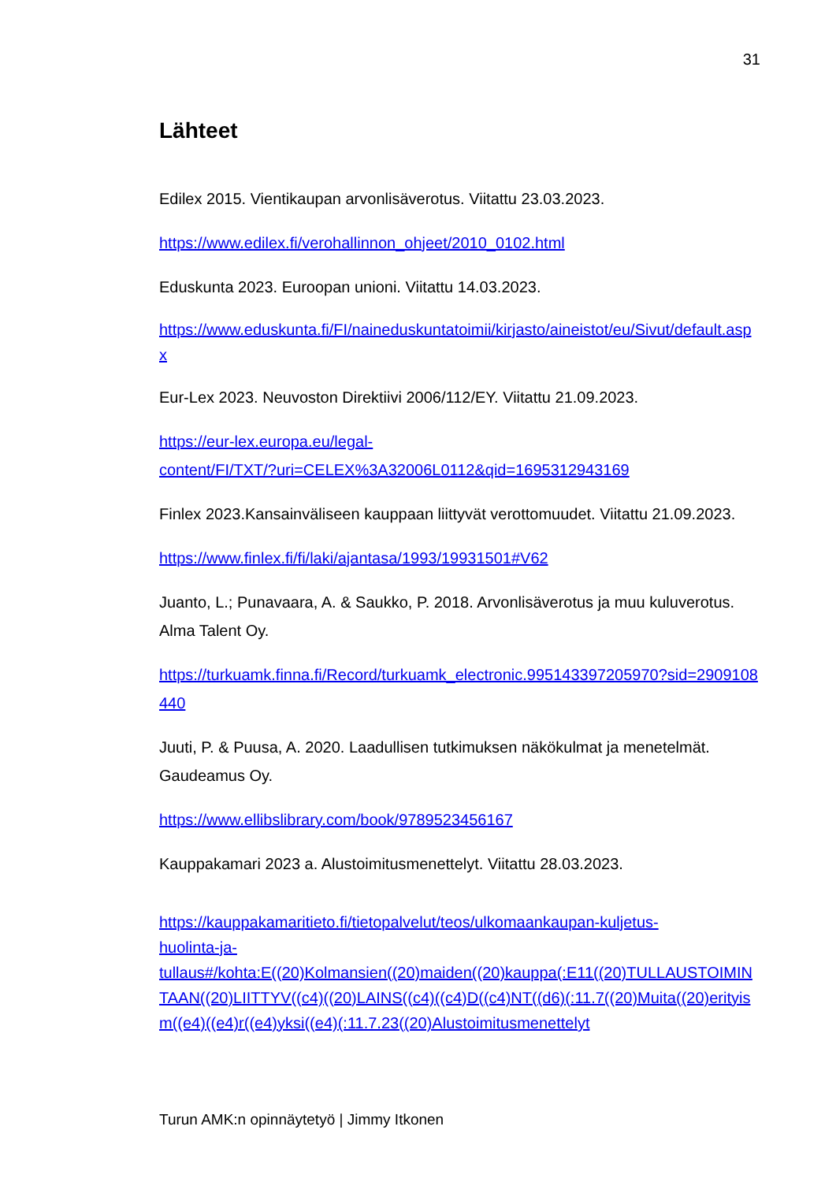31
Lähteet
Edilex 2015. Vientikaupan arvonlisäverotus. Viitattu 23.03.2023.
https://www.edilex.fi/verohallinnon_ohjeet/2010_0102.html
Eduskunta 2023. Euroopan unioni. Viitattu 14.03.2023.
https://www.eduskunta.fi/FI/naineduskuntatoimii/kirjasto/aineistot/eu/Sivut/default.aspx
Eur-Lex 2023. Neuvoston Direktiivi 2006/112/EY. Viitattu 21.09.2023.
https://eur-lex.europa.eu/legal-
content/FI/TXT/?uri=CELEX%3A32006L0112&qid=1695312943169
Finlex 2023.Kansainväliseen kauppaan liittyvät verottomuudet. Viitattu 21.09.2023.
https://www.finlex.fi/fi/laki/ajantasa/1993/19931501#V62
Juanto, L.; Punavaara, A. & Saukko, P. 2018. Arvonlisäverotus ja muu kuluverotus. Alma Talent Oy.
https://turkuamk.finna.fi/Record/turkuamk_electronic.995143397205970?sid=2909108440
Juuti, P. & Puusa, A. 2020. Laadullisen tutkimuksen näkökulmat ja menetelmät. Gaudeamus Oy.
https://www.ellibslibrary.com/book/9789523456167
Kauppakamari 2023 a. Alustoimitusmenettelyt. Viitattu 28.03.2023.
https://kauppakamaritieto.fi/tietopalvelut/teos/ulkomaankaupan-kuljetus-
huolinta-ja-
tullaus#/kohta:E((20)Kolmansien((20)maiden((20)kauppa(:E11((20)TULLAUSTOIMINTAAN((20)LIITTYV((c4)((20)LAINS((c4)((c4)D((c4)NT((d6)(:11.7((20)Muita((20)erityism((e4)((e4)r((e4)yksi((e4)(:11.7.23((20)Alustoimitusmenettelyt
Turun AMK:n opinnäytetyö | Jimmy Itkonen